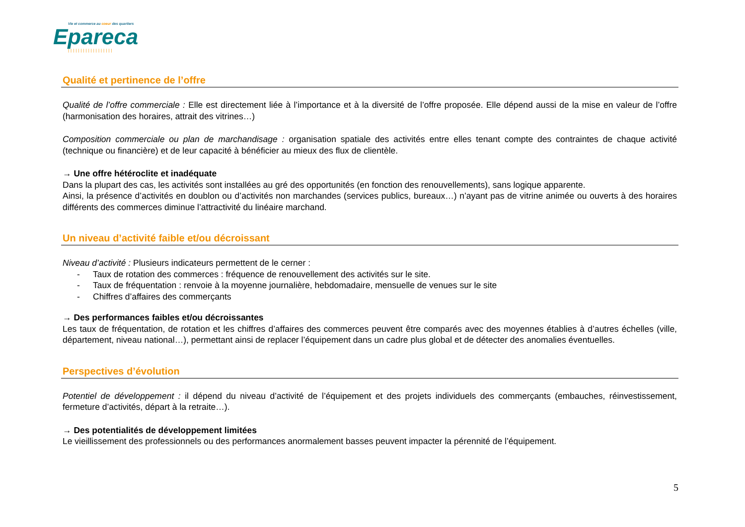Vie et commerce au coeur des quartiers
Epareca
||||||||||||||||||
Qualité et pertinence de l’offre
Qualité de l’offre commerciale : Elle est directement liée à l’importance et à la diversité de l’offre proposée. Elle dépend aussi de la mise en valeur de l’offre (harmonisation des horaires, attrait des vitrines…)
Composition commerciale ou plan de marchandisage : organisation spatiale des activités entre elles tenant compte des contraintes de chaque activité (technique ou financière) et de leur capacité à bénéficier au mieux des flux de clientèle.
→ Une offre hétéroclite et inadéquate
Dans la plupart des cas, les activités sont installées au gré des opportunités (en fonction des renouvellements), sans logique apparente.
Ainsi, la présence d’activités en doublon ou d’activités non marchandes (services publics, bureaux…) n’ayant pas de vitrine animée ou ouverts à des horaires différents des commerces diminue l’attractivité du linéaire marchand.
Un niveau d’activité faible et/ou décroissant
Niveau d’activité : Plusieurs indicateurs permettent de le cerner :
- Taux de rotation des commerces : fréquence de renouvellement des activités sur le site.
- Taux de fréquentation : renvoie à la moyenne journalière, hebdomadaire, mensuelle de venues sur le site
- Chiffres d’affaires des commerçants
→ Des performances faibles et/ou décroissantes
Les taux de fréquentation, de rotation et les chiffres d’affaires des commerces peuvent être comparés avec des moyennes établies à d’autres échelles (ville, département, niveau national…), permettant ainsi de replacer l’équipement dans un cadre plus global et de détecter des anomalies éventuelles.
Perspectives d’évolution
Potentiel de développement : il dépend du niveau d’activité de l’équipement et des projets individuels des commerçants (embauches, réinvestissement, fermeture d’activités, départ à la retraite…).
→ Des potentialités de développement limitées
Le vieillissement des professionnels ou des performances anormalement basses peuvent impacter la pérennité de l’équipement.
5